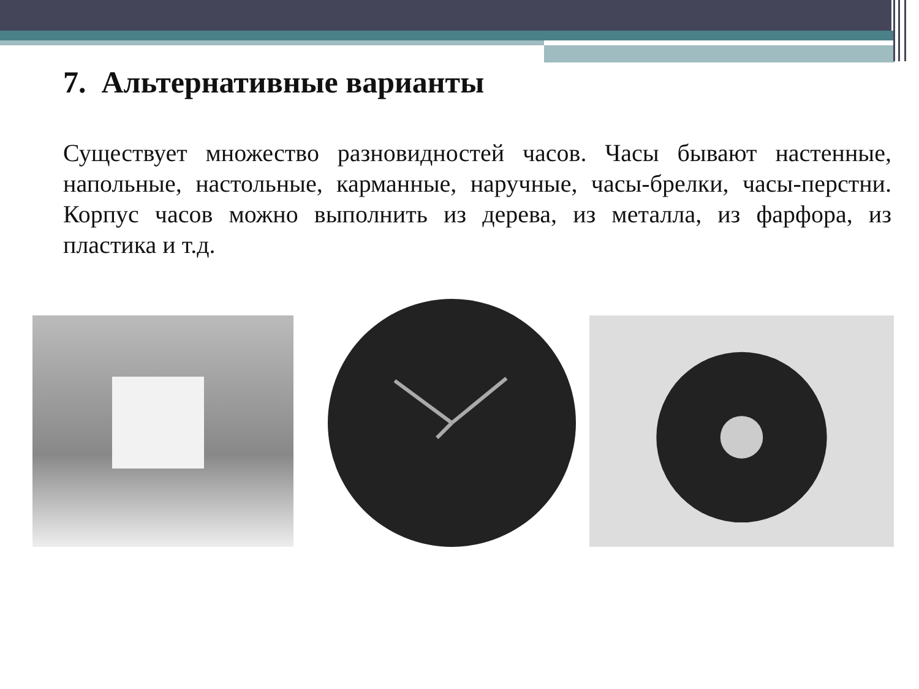7. Альтернативные варианты
Существует множество разновидностей часов. Часы бывают настенные, напольные, настольные, карманные, наручные, часы-брелки, часы-перстни. Корпус часов можно выполнить из дерева, из металла, из фарфора, из пластика и т.д.